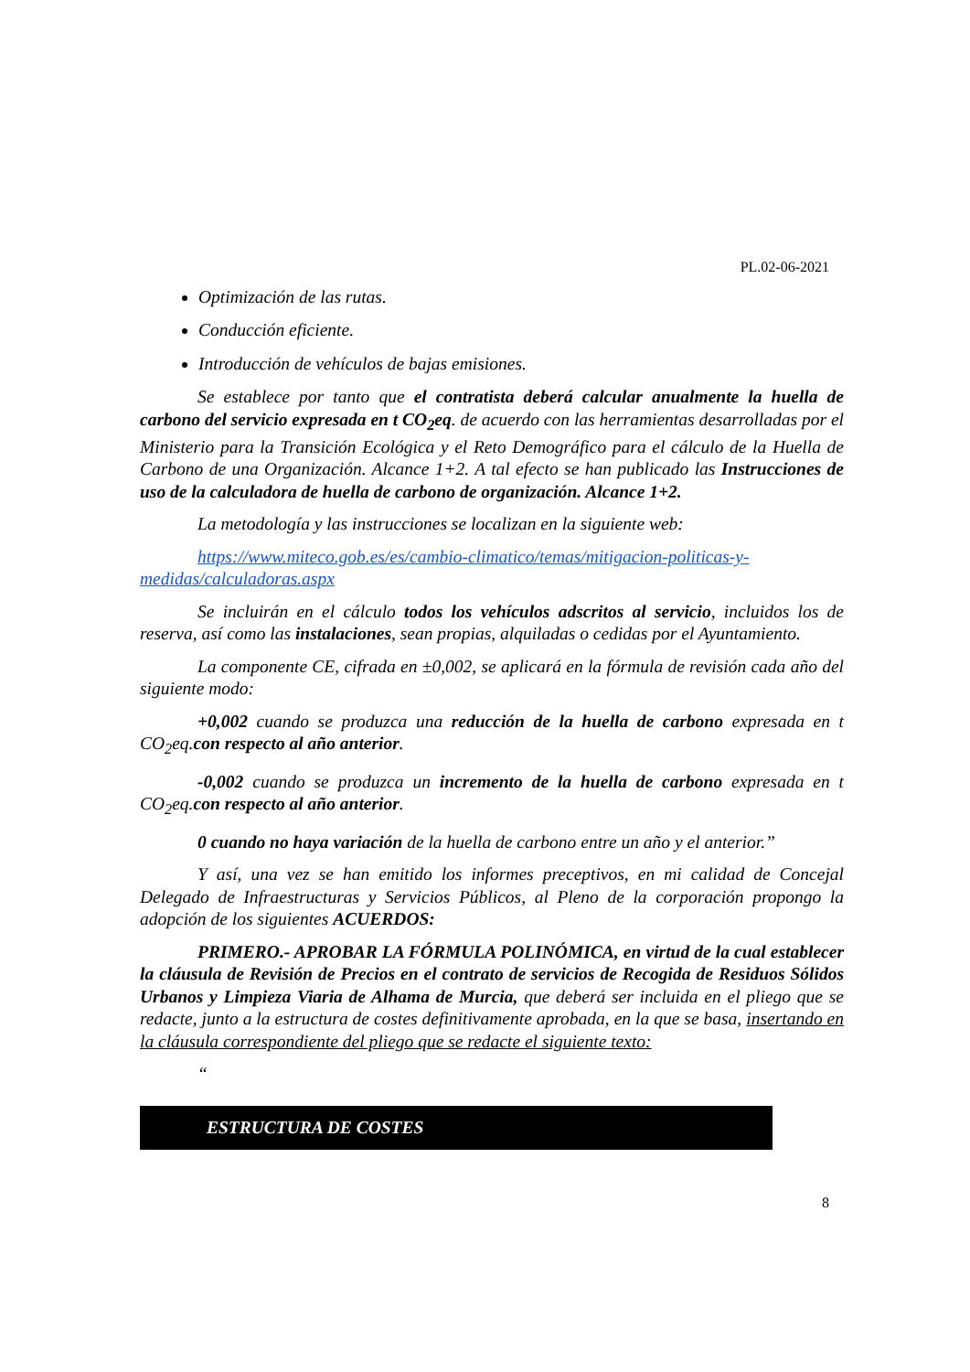PL.02-06-2021
Optimización de las rutas.
Conducción eficiente.
Introducción de vehículos de bajas emisiones.
Se establece por tanto que el contratista deberá calcular anualmente la huella de carbono del servicio expresada en t CO<sub>2</sub>eq. de acuerdo con las herramientas desarrolladas por el Ministerio para la Transición Ecológica y el Reto Demográfico para el cálculo de la Huella de Carbono de una Organización. Alcance 1+2. A tal efecto se han publicado las Instrucciones de uso de la calculadora de huella de carbono de organización. Alcance 1+2.
La metodología y las instrucciones se localizan en la siguiente web:
https://www.miteco.gob.es/es/cambio-climatico/temas/mitigacion-politicas-y-medidas/calculadoras.aspx
Se incluirán en el cálculo todos los vehículos adscritos al servicio, incluidos los de reserva, así como las instalaciones, sean propias, alquiladas o cedidas por el Ayuntamiento.
La componente CE, cifrada en ±0,002, se aplicará en la fórmula de revisión cada año del siguiente modo:
+0,002 cuando se produzca una reducción de la huella de carbono expresada en t CO<sub>2</sub>eq.con respecto al año anterior.
-0,002 cuando se produzca un incremento de la huella de carbono expresada en t CO<sub>2</sub>eq.con respecto al año anterior.
0 cuando no haya variación de la huella de carbono entre un año y el anterior.”
Y así, una vez se han emitido los informes preceptivos, en mi calidad de Concejal Delegado de Infraestructuras y Servicios Públicos, al Pleno de la corporación propongo la adopción de los siguientes ACUERDOS:
PRIMERO.- APROBAR LA FÓRMULA POLINÓMICA, en virtud de la cual establecer la cláusula de Revisión de Precios en el contrato de servicios de Recogida de Residuos Sólidos Urbanos y Limpieza Viaria de Alhama de Murcia, que deberá ser incluida en el pliego que se redacte, junto a la estructura de costes definitivamente aprobada, en la que se basa, insertando en la cláusula correspondiente del pliego que se redacte el siguiente texto:
“
ESTRUCTURA DE COSTES
8